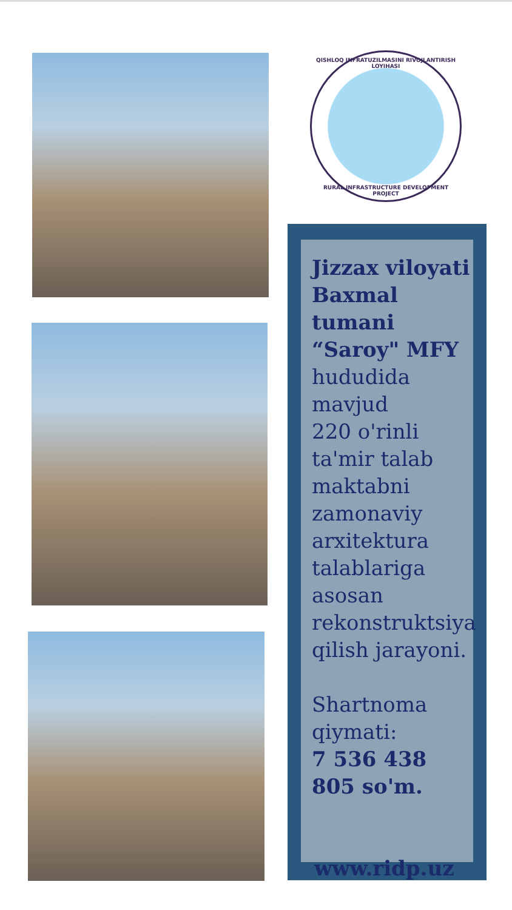QISHLOQ INFRATUZILMASINI RIVOJLANTIRISH LOYIHASI
RURAL INFRASTRUCTURE DEVELOPMENT PROJECT
Jizzax viloyati Baxmal tumani “Saroy" MFY
hududida
mavjud
220 o'rinli
ta'mir talab
maktabni
zamonaviy
arxitektura
talablariga
asosan
rekonstruktsiya
qilish jarayoni.
Shartnoma
qiymati:
7 536 438 805 so'm.
www.ridp.uz